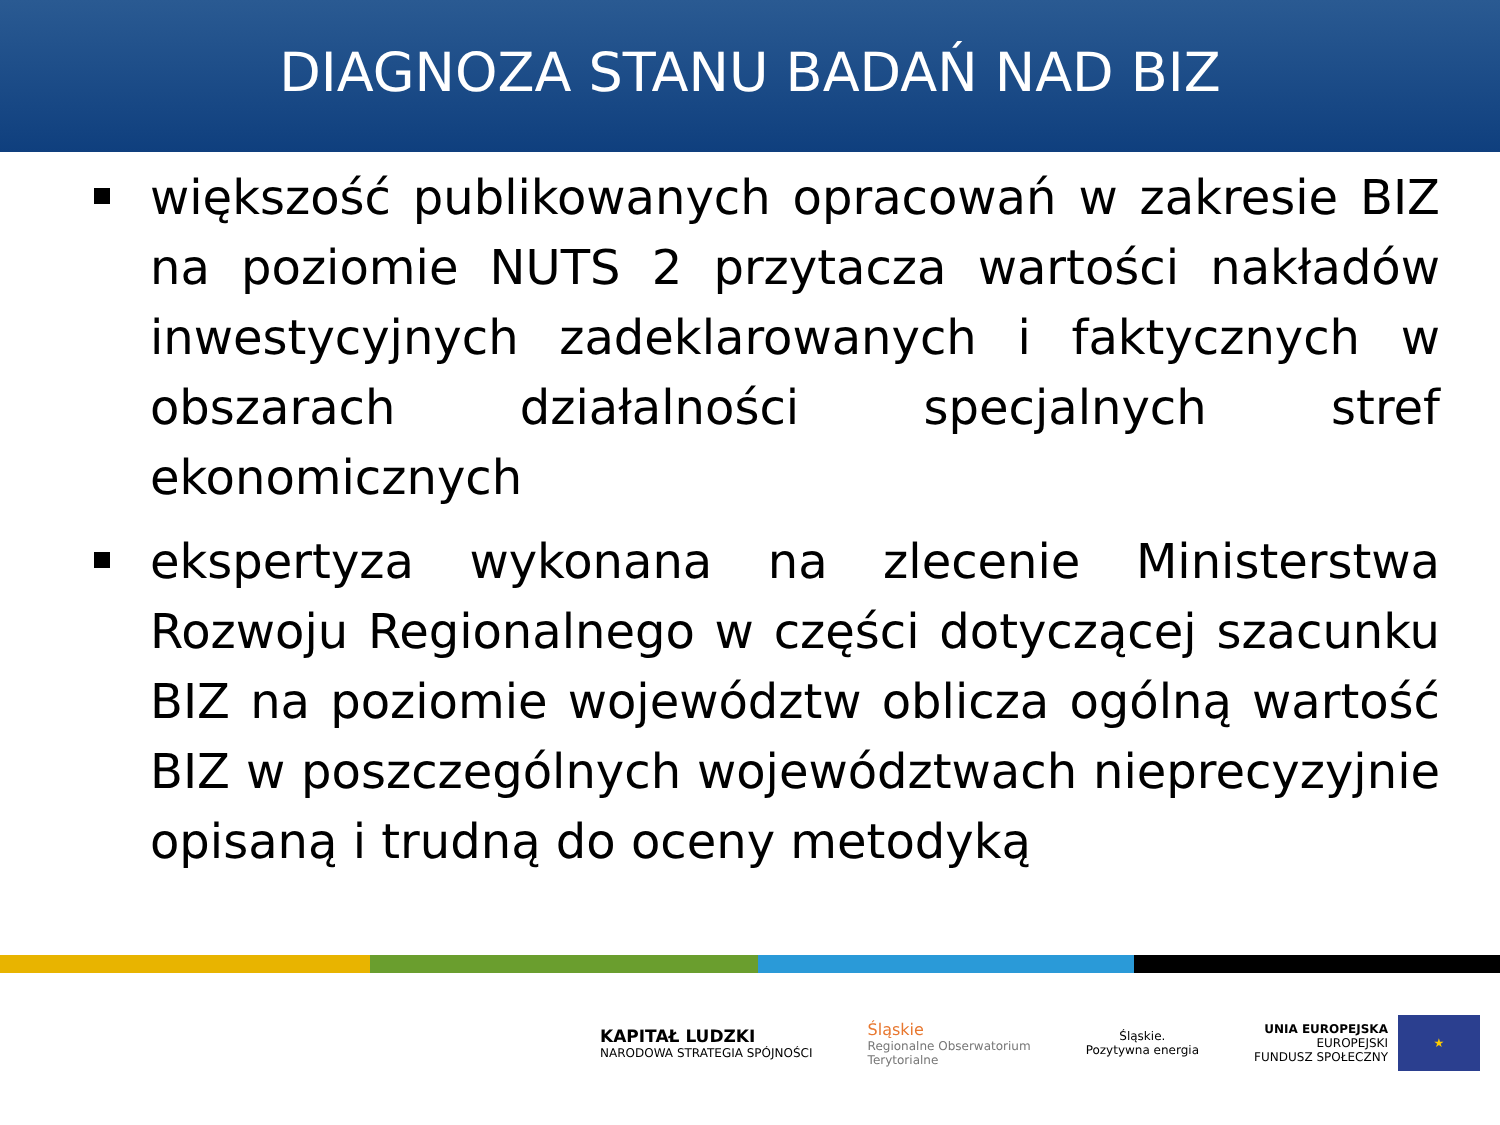DIAGNOZA STANU BADAŃ NAD BIZ
większość publikowanych opracowań w zakresie BIZ na poziomie NUTS 2 przytacza wartości nakładów inwestycyjnych zadeklarowanych i faktycznych w obszarach działalności specjalnych stref ekonomicznych
ekspertyza wykonana na zlecenie Ministerstwa Rozwoju Regionalnego w części dotyczącej szacunku BIZ na poziomie województw oblicza ogólną wartość BIZ w poszczególnych województwach nieprecyzyjnie opisaną i trudną do oceny metodyką
KAPITAŁ LUDZKI
NARODOWA STRATEGIA SPÓJNOŚCI
Śląskie
Regionalne Obserwatorium
Terytorialne
Śląskie.
Pozytywna energia
UNIA EUROPEJSKA
EUROPEJSKI
FUNDUSZ SPOŁECZNY
★